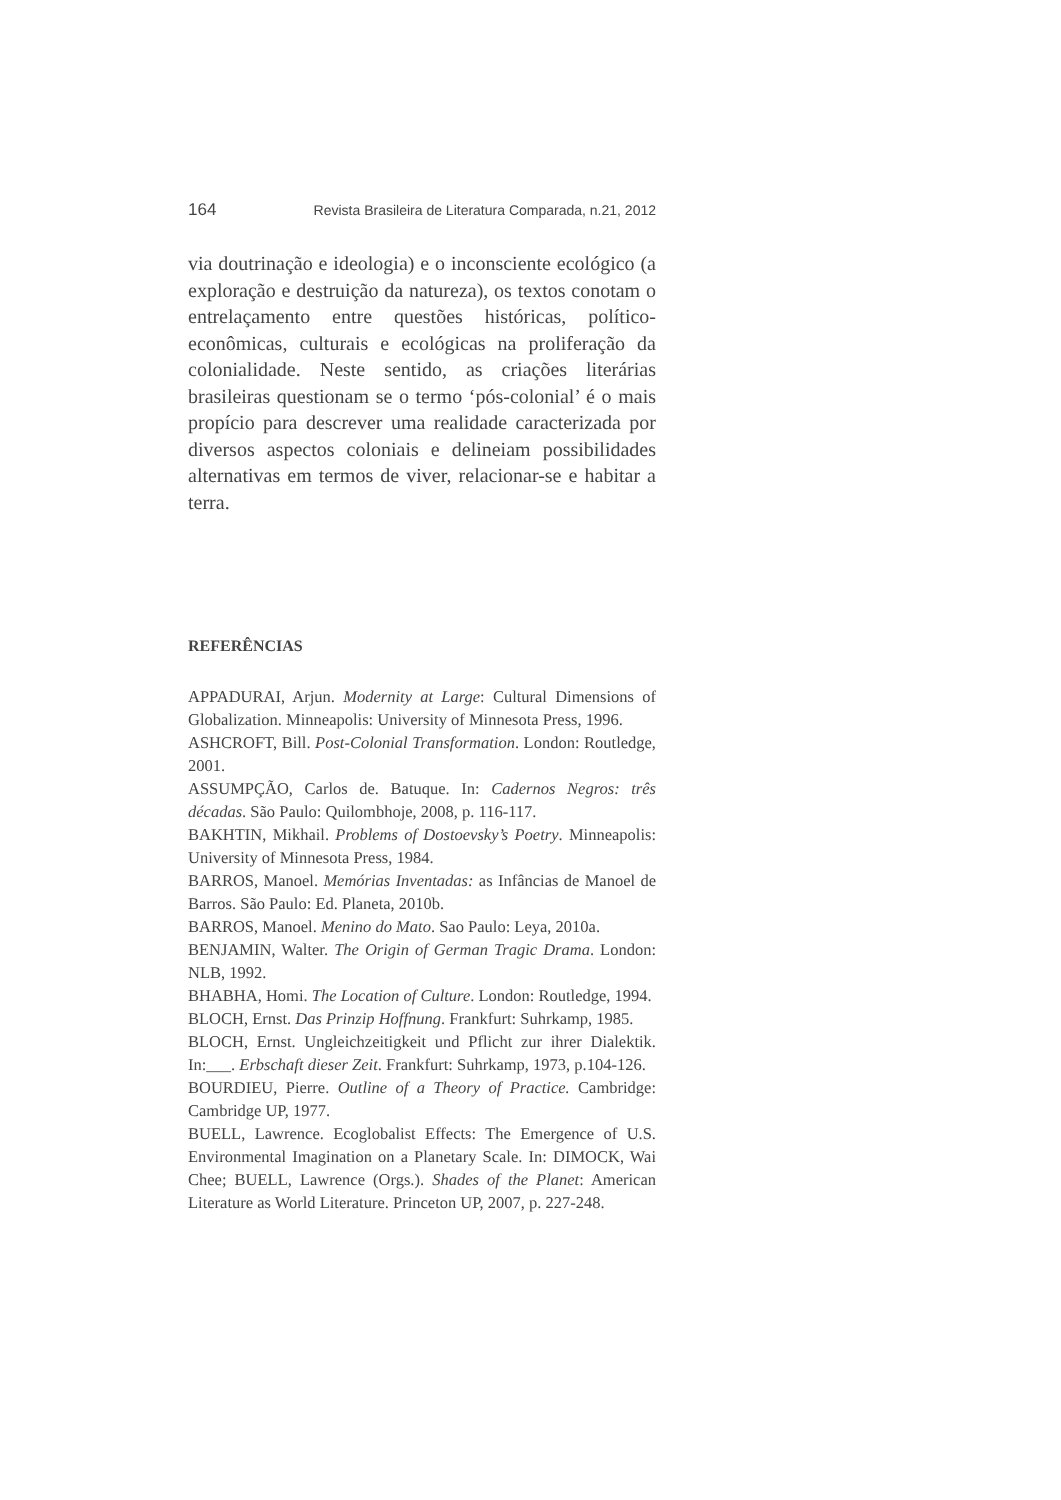164 Revista Brasileira de Literatura Comparada, n.21, 2012
via doutrinação e ideologia) e o inconsciente ecológico (a exploração e destruição da natureza), os textos conotam o entrelaçamento entre questões históricas, político-econômicas, culturais e ecológicas na proliferação da colonialidade. Neste sentido, as criações literárias brasileiras questionam se o termo ‘pós-colonial’ é o mais propício para descrever uma realidade caracterizada por diversos aspectos coloniais e delineiam possibilidades alternativas em termos de viver, relacionar-se e habitar a terra.
REFERÊNCIAS
APPADURAI, Arjun. Modernity at Large: Cultural Dimensions of Globalization. Minneapolis: University of Minnesota Press, 1996.
ASHCROFT, Bill. Post-Colonial Transformation. London: Routledge, 2001.
ASSUMPÇÃO, Carlos de. Batuque. In: Cadernos Negros: três décadas. São Paulo: Quilombhoje, 2008, p. 116-117.
BAKHTIN, Mikhail. Problems of Dostoevsky’s Poetry. Minneapolis: University of Minnesota Press, 1984.
BARROS, Manoel. Memórias Inventadas: as Infâncias de Manoel de Barros. São Paulo: Ed. Planeta, 2010b.
BARROS, Manoel. Menino do Mato. Sao Paulo: Leya, 2010a.
BENJAMIN, Walter. The Origin of German Tragic Drama. London: NLB, 1992.
BHABHA, Homi. The Location of Culture. London: Routledge, 1994.
BLOCH, Ernst. Das Prinzip Hoffnung. Frankfurt: Suhrkamp, 1985.
BLOCH, Ernst. Ungleichzeitigkeit und Pflicht zur ihrer Dialektik. In:___. Erbschaft dieser Zeit. Frankfurt: Suhrkamp, 1973, p.104-126.
BOURDIEU, Pierre. Outline of a Theory of Practice. Cambridge: Cambridge UP, 1977.
BUELL, Lawrence. Ecoglobalist Effects: The Emergence of U.S. Environmental Imagination on a Planetary Scale. In: DIMOCK, Wai Chee; BUELL, Lawrence (Orgs.). Shades of the Planet: American Literature as World Literature. Princeton UP, 2007, p. 227-248.